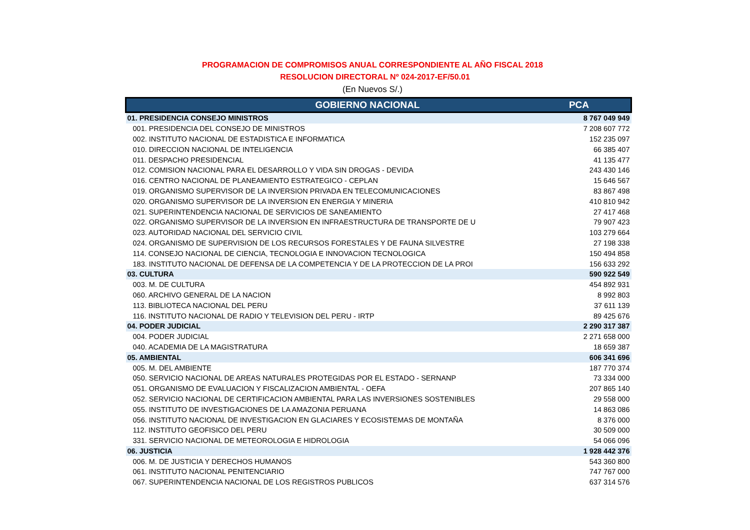PROGRAMACION DE COMPROMISOS ANUAL CORRESPONDIENTE AL AÑO FISCAL 2018
RESOLUCION DIRECTORAL Nº 024-2017-EF/50.01
(En Nuevos S/.)
| GOBIERNO NACIONAL | PCA |
| --- | --- |
| 01. PRESIDENCIA CONSEJO MINISTROS | 8 767 049 949 |
| 001. PRESIDENCIA DEL CONSEJO DE MINISTROS | 7 208 607 772 |
| 002. INSTITUTO NACIONAL DE ESTADISTICA E INFORMATICA | 152 235 097 |
| 010. DIRECCION NACIONAL DE INTELIGENCIA | 66 385 407 |
| 011. DESPACHO PRESIDENCIAL | 41 135 477 |
| 012. COMISION NACIONAL PARA EL DESARROLLO Y VIDA SIN DROGAS - DEVIDA | 243 430 146 |
| 016. CENTRO NACIONAL DE PLANEAMIENTO ESTRATEGICO - CEPLAN | 15 646 567 |
| 019. ORGANISMO SUPERVISOR DE LA INVERSION PRIVADA EN TELECOMUNICACIONES | 83 867 498 |
| 020. ORGANISMO SUPERVISOR DE LA INVERSION EN ENERGIA Y MINERIA | 410 810 942 |
| 021. SUPERINTENDENCIA NACIONAL DE SERVICIOS DE SANEAMIENTO | 27 417 468 |
| 022. ORGANISMO SUPERVISOR DE LA INVERSION EN INFRAESTRUCTURA DE TRANSPORTE DE U | 79 907 423 |
| 023. AUTORIDAD NACIONAL DEL SERVICIO CIVIL | 103 279 664 |
| 024. ORGANISMO DE SUPERVISION DE LOS RECURSOS FORESTALES Y DE FAUNA SILVESTRE | 27 198 338 |
| 114. CONSEJO NACIONAL DE CIENCIA, TECNOLOGIA E INNOVACION TECNOLOGICA | 150 494 858 |
| 183. INSTITUTO NACIONAL DE DEFENSA DE LA COMPETENCIA Y DE LA PROTECCION DE LA PROI | 156 633 292 |
| 03. CULTURA | 590 922 549 |
| 003. M. DE CULTURA | 454 892 931 |
| 060. ARCHIVO GENERAL DE LA NACION | 8 992 803 |
| 113. BIBLIOTECA NACIONAL DEL PERU | 37 611 139 |
| 116. INSTITUTO NACIONAL DE RADIO Y TELEVISION DEL PERU - IRTP | 89 425 676 |
| 04. PODER JUDICIAL | 2 290 317 387 |
| 004. PODER JUDICIAL | 2 271 658 000 |
| 040. ACADEMIA DE LA MAGISTRATURA | 18 659 387 |
| 05. AMBIENTAL | 606 341 696 |
| 005. M. DEL AMBIENTE | 187 770 374 |
| 050. SERVICIO NACIONAL DE AREAS NATURALES PROTEGIDAS POR EL ESTADO - SERNANP | 73 334 000 |
| 051. ORGANISMO DE EVALUACION Y FISCALIZACION AMBIENTAL - OEFA | 207 865 140 |
| 052. SERVICIO NACIONAL DE CERTIFICACION AMBIENTAL PARA LAS INVERSIONES SOSTENIBLES | 29 558 000 |
| 055. INSTITUTO DE INVESTIGACIONES DE LA AMAZONIA PERUANA | 14 863 086 |
| 056. INSTITUTO NACIONAL DE INVESTIGACION EN GLACIARES Y ECOSISTEMAS DE MONTAÑA | 8 376 000 |
| 112. INSTITUTO GEOFISICO DEL PERU | 30 509 000 |
| 331. SERVICIO NACIONAL DE METEOROLOGIA E HIDROLOGIA | 54 066 096 |
| 06. JUSTICIA | 1 928 442 376 |
| 006. M. DE JUSTICIA Y DERECHOS HUMANOS | 543 360 800 |
| 061. INSTITUTO NACIONAL PENITENCIARIO | 747 767 000 |
| 067. SUPERINTENDENCIA NACIONAL DE LOS REGISTROS PUBLICOS | 637 314 576 |